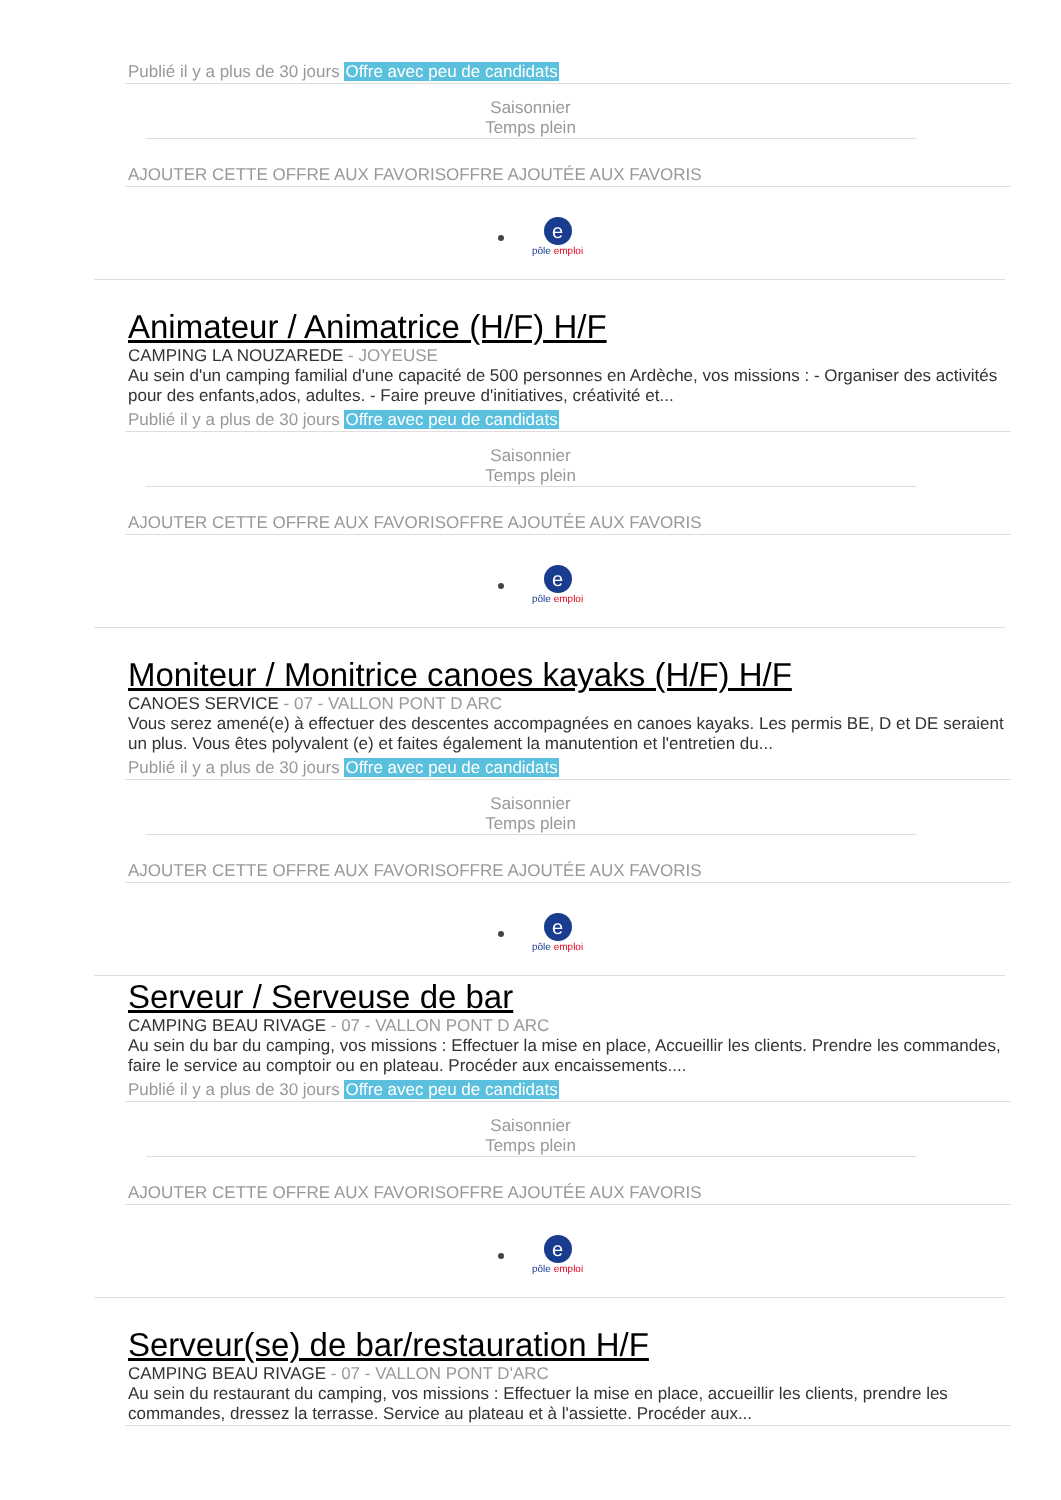Publié il y a plus de 30 jours Offre avec peu de candidats
Saisonnier
Temps plein
AJOUTER CETTE OFFRE AUX FAVORISOFFRE AJOUTÉE AUX FAVORIS
epôle emploi
Animateur / Animatrice (H/F) H/F
CAMPING LA NOUZAREDE - JOYEUSE
Au sein d'un camping familial d'une capacité de 500 personnes en Ardèche, vos missions : - Organiser des activités pour des enfants,ados, adultes. - Faire preuve d'initiatives, créativité et...
Publié il y a plus de 30 jours Offre avec peu de candidats
Saisonnier
Temps plein
AJOUTER CETTE OFFRE AUX FAVORISOFFRE AJOUTÉE AUX FAVORIS
epôle emploi
Moniteur / Monitrice canoes kayaks (H/F) H/F
CANOES SERVICE - 07 - VALLON PONT D ARC
Vous serez amené(e) à effectuer des descentes accompagnées en canoes kayaks. Les permis BE, D et DE seraient un plus. Vous êtes polyvalent (e) et faites également la manutention et l'entretien du...
Publié il y a plus de 30 jours Offre avec peu de candidats
Saisonnier
Temps plein
AJOUTER CETTE OFFRE AUX FAVORISOFFRE AJOUTÉE AUX FAVORIS
epôle emploi
Serveur / Serveuse de bar
CAMPING BEAU RIVAGE - 07 - VALLON PONT D ARC
Au sein du bar du camping, vos missions : Effectuer la mise en place, Accueillir les clients. Prendre les commandes, faire le service au comptoir ou en plateau. Procéder aux encaissements....
Publié il y a plus de 30 jours Offre avec peu de candidats
Saisonnier
Temps plein
AJOUTER CETTE OFFRE AUX FAVORISOFFRE AJOUTÉE AUX FAVORIS
epôle emploi
Serveur(se) de bar/restauration H/F
CAMPING BEAU RIVAGE - 07 - VALLON PONT D'ARC
Au sein du restaurant du camping, vos missions : Effectuer la mise en place, accueillir les clients, prendre les commandes, dressez la terrasse. Service au plateau et à l'assiette. Procéder aux...